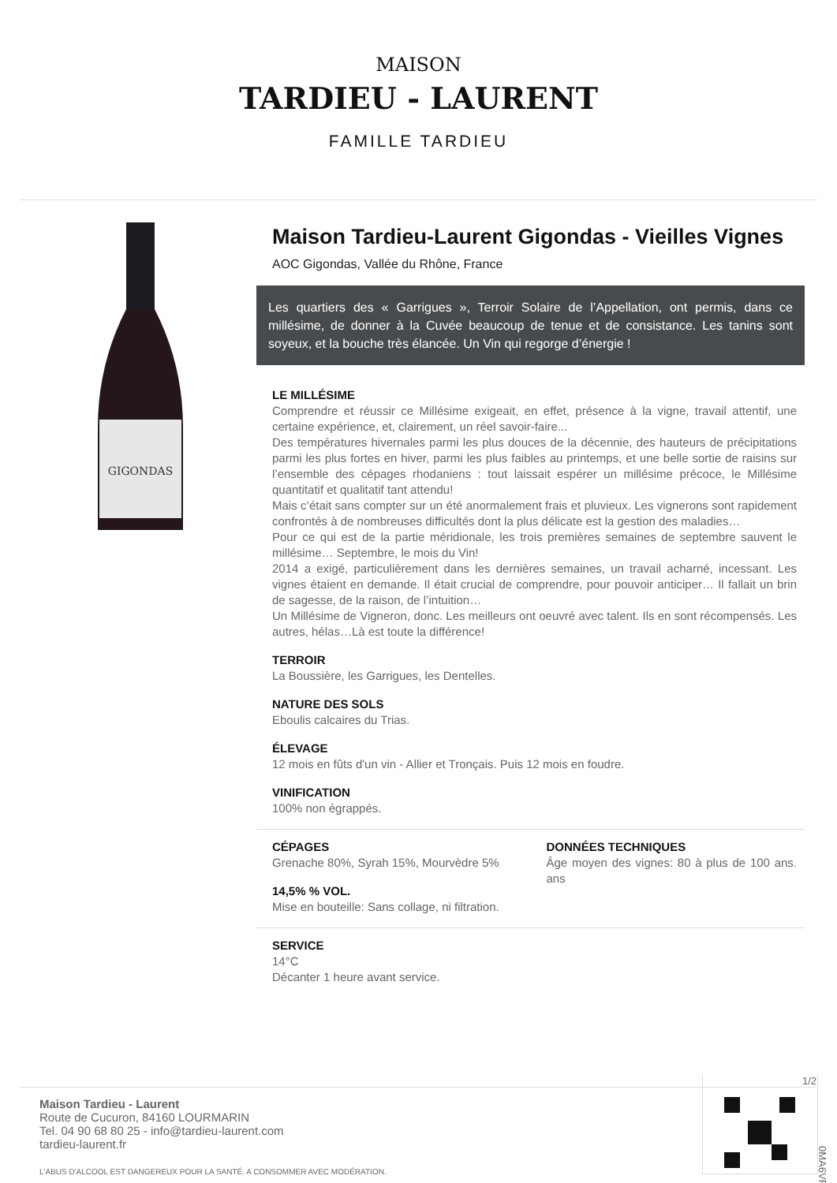MAISON
TARDIEU - LAURENT
FAMILLE TARDIEU
GIGONDAS
Maison Tardieu-Laurent Gigondas - Vieilles Vignes
AOC Gigondas, Vallée du Rhône, France
Les quartiers des « Garrigues », Terroir Solaire de l’Appellation, ont permis, dans ce millésime, de donner à la Cuvée beaucoup de tenue et de consistance. Les tanins sont soyeux, et la bouche très élancée. Un Vin qui regorge d’énergie !
LE MILLÉSIME
Comprendre et réussir ce Millésime exigeait, en effet, présence à la vigne, travail attentif, une certaine expérience, et, clairement, un réel savoir-faire...
Des températures hivernales parmi les plus douces de la décennie, des hauteurs de précipitations parmi les plus fortes en hiver, parmi les plus faibles au printemps, et une belle sortie de raisins sur l’ensemble des cépages rhodaniens : tout laissait espérer un millésime précoce, le Millésime quantitatif et qualitatif tant attendu!
Mais c’était sans compter sur un été anormalement frais et pluvieux. Les vignerons sont rapidement confrontés à de nombreuses difficultés dont la plus délicate est la gestion des maladies…
Pour ce qui est de la partie méridionale, les trois premières semaines de septembre sauvent le millésime… Septembre, le mois du Vin!
2014 a exigé, particulièrement dans les dernières semaines, un travail acharné, incessant. Les vignes étaient en demande. Il était crucial de comprendre, pour pouvoir anticiper… Il fallait un brin de sagesse, de la raison, de l’intuition…
Un Millésime de Vigneron, donc. Les meilleurs ont oeuvré avec talent. Ils en sont récompensés. Les autres, hélas…Là est toute la différence!
TERROIR
La Boussière, les Garrigues, les Dentelles.
NATURE DES SOLS
Eboulis calcaires du Trias.
ÉLEVAGE
12 mois en fûts d'un vin - Allier et Tronçais. Puis 12 mois en foudre.
VINIFICATION
100% non égrappés.
CÉPAGES
Grenache 80%, Syrah 15%, Mourvèdre 5%
14,5% % VOL.
Mise en bouteille: Sans collage, ni filtration.
DONNÉES TECHNIQUES
Âge moyen des vignes: 80 à plus de 100 ans. ans
SERVICE
14°C
Décanter 1 heure avant service.
1/2
Maison Tardieu - Laurent
Route de Cucuron, 84160 LOURMARIN
Tel. 04 90 68 80 25 - info@tardieu-laurent.com
tardieu-laurent.fr
L'ABUS D'ALCOOL EST DANGEREUX POUR LA SANTÉ. A CONSOMMER AVEC MODÉRATION.
0MA6VF